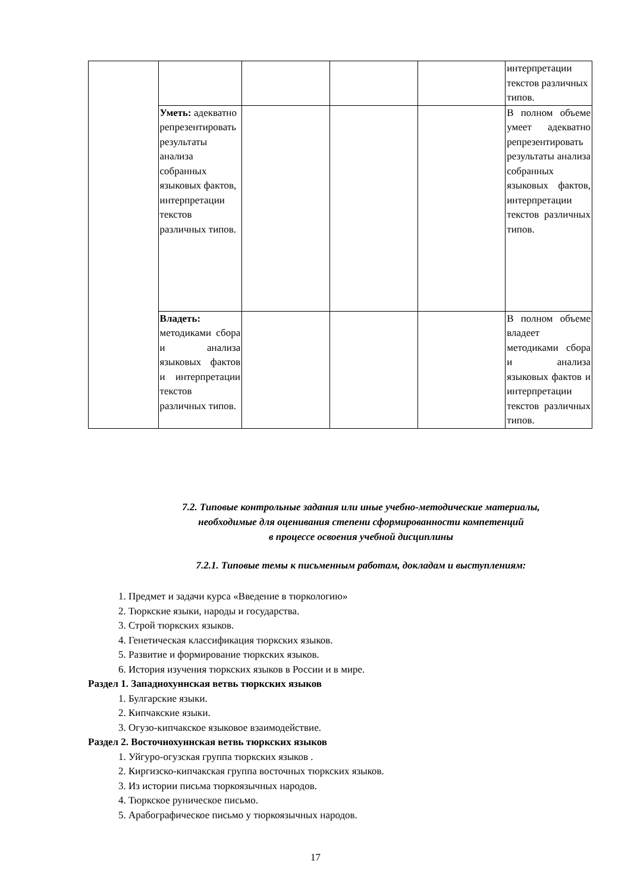| | | | | | интерпретации текстов различных типов. |
| | Уметь: адекватно репрезентировать результаты анализа собранных языковых фактов, интерпретации текстов различных типов. | | | | В полном объеме умеет адекватно репрезентировать результаты анализа собранных языковых фактов, интерпретации текстов различных типов. |
| | Владеть: методиками сбора и анализа языковых фактов и интерпретации текстов различных типов. | | | | В полном объеме владеет методиками сбора и анализа языковых фактов и интерпретации текстов различных типов. |
7.2. Типовые контрольные задания или иные учебно-методические материалы,
необходимые для оценивания степени сформированности компетенций
в процессе освоения учебной дисциплины
7.2.1. Типовые темы к письменным работам, докладам и выступлениям:
1. Предмет и задачи курса «Введение в тюркологию»
2. Тюркские языки, народы и государства.
3. Строй тюркских языков.
4. Генетическая классификация тюркских языков.
5. Развитие и формирование тюркских языков.
6. История изучения тюркских языков в России и в мире.
Раздел 1. Западнохуннская ветвь тюркских языков
1. Булгарские языки.
2. Кипчакские языки.
3. Огузо-кипчакское языковое взаимодействие.
Раздел 2. Восточнохуннская ветвь тюркских языков
1. Уйгуро-огузская группа тюркских языков .
2. Киргизско-кипчакская группа восточных тюркских языков.
3. Из истории письма тюркоязычных народов.
4. Тюркское руническое письмо.
5. Арабографическое письмо у тюркоязычных народов.
17